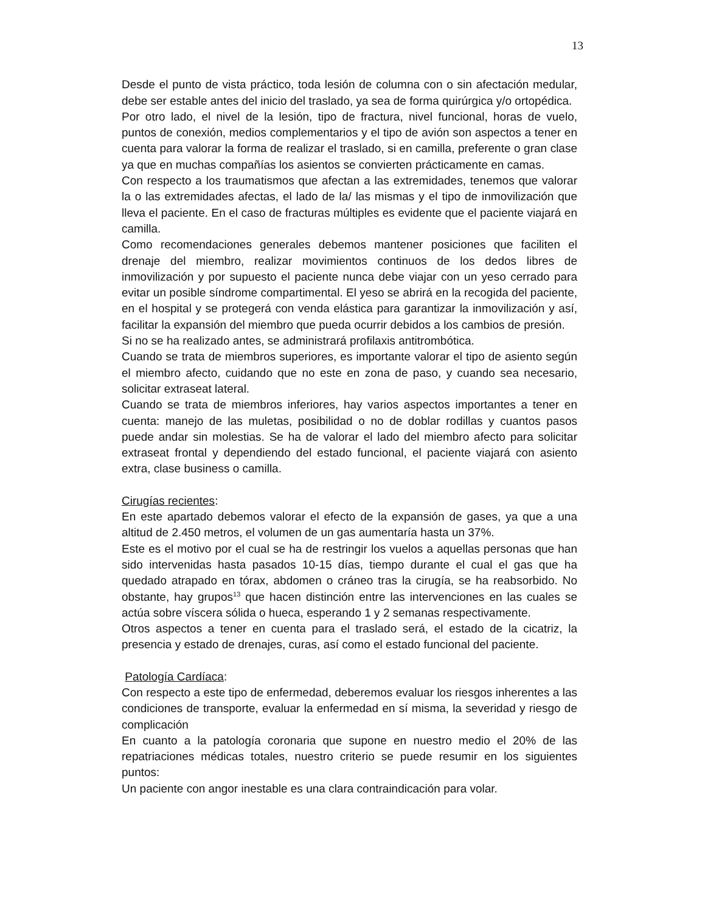13
Desde el punto de vista práctico, toda lesión de columna con o sin afectación medular, debe ser estable antes del inicio del traslado, ya sea de forma quirúrgica y/o ortopédica.
Por otro lado, el nivel de la lesión, tipo de fractura, nivel funcional, horas de vuelo, puntos de conexión, medios complementarios y el tipo de avión son aspectos a tener en cuenta para valorar la forma de realizar el traslado, si en camilla, preferente o gran clase ya que en muchas compañías los asientos se convierten prácticamente en camas.
Con respecto a los traumatismos que afectan a las extremidades, tenemos que valorar la o las extremidades afectas, el lado de la/ las mismas y el tipo de inmovilización que lleva el paciente. En el caso de fracturas múltiples es evidente que el paciente viajará en camilla.
Como recomendaciones generales debemos mantener posiciones que faciliten el drenaje del miembro, realizar movimientos continuos de los dedos libres de inmovilización y por supuesto el paciente nunca debe viajar con un yeso cerrado para evitar un posible síndrome compartimental. El yeso se abrirá en la recogida del paciente, en el hospital y se protegerá con venda elástica para garantizar la inmovilización y así, facilitar la expansión del miembro que pueda ocurrir debidos a los cambios de presión.
Si no se ha realizado antes, se administrará profilaxis antitrombótica.
Cuando se trata de miembros superiores, es importante valorar el tipo de asiento según el miembro afecto, cuidando que no este en zona de paso, y cuando sea necesario, solicitar extraseat lateral.
Cuando se trata de miembros inferiores, hay varios aspectos importantes a tener en cuenta: manejo de las muletas, posibilidad o no de doblar rodillas y cuantos pasos puede andar sin molestias. Se ha de valorar el lado del miembro afecto para solicitar extraseat frontal y dependiendo del estado funcional, el paciente viajará con asiento extra, clase business o camilla.
Cirugías recientes:
En este apartado debemos valorar el efecto de la expansión de gases, ya que a una altitud de 2.450 metros, el volumen de un gas aumentaría hasta un 37%.
Este es el motivo por el cual se ha de restringir los vuelos a aquellas personas que han sido intervenidas hasta pasados 10-15 días, tiempo durante el cual el gas que ha quedado atrapado en tórax, abdomen o cráneo tras la cirugía, se ha reabsorbido. No obstante, hay grupos<sup>13</sup> que hacen distinción entre las intervenciones en las cuales se actúa sobre víscera sólida o hueca, esperando 1 y 2 semanas respectivamente.
Otros aspectos a tener en cuenta para el traslado será, el estado de la cicatriz, la presencia y estado de drenajes, curas, así como el estado funcional del paciente.
Patología Cardíaca:
Con respecto a este tipo de enfermedad, deberemos evaluar los riesgos inherentes a las condiciones de transporte, evaluar la enfermedad en sí misma, la severidad y riesgo de complicación
En cuanto a la patología coronaria que supone en nuestro medio el 20% de las repatriaciones médicas totales, nuestro criterio se puede resumir en los siguientes puntos:
Un paciente con angor inestable es una clara contraindicación para volar.